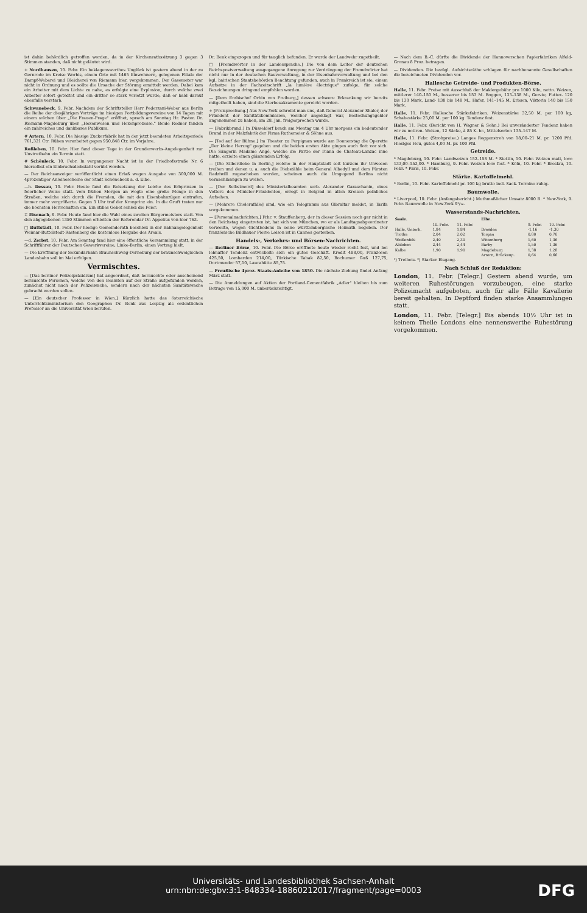ist dahin behördlich getroffen worden, da in der Kirchenrathssitzung 3 gegen 3 Stimmen standen, daß nicht geläutet wird.
+ Nordhausen, 10. Febr. Ein beklagenswerthes Unglück ist gestern abend in der zu Gernrode im Kreise Worbis, einem Orte mit 1465 Einwohnern, gelegenen Filiale der Dampf-Weberei und Bleicherei von Riemann hier, vorgekommen. Der Gasometer war nicht in Ordnung und es sollte die Ursache der Störung ermittelt werden. Dabei kam ein Arbeiter mit dem Lichte zu nahe, es erfolgte eine Explosion, durch welche zwei Arbeiter sofort getödtet und ein dritter so stark verletzt wurde, daß er bald darauf ebenfalls verstarb.
Schwanebeck, 9. Febr. Nachdem der Schriftsteller Herr Pederzani-Weber aus Berlin die Reihe der diesjährigen Vorträge im hiesigen Fortbildungsvereine von 14 Tagen mit einem solchen über „Die Frauen-Frage" eröffnet, sprach am Sonntag Hr. Pastor. Dr. Riemann-Magdeburg über „Hexenwesen und Hexenprozesse." Beide Redner fanden ein zahlreiches und dankbares Publikum.
# Artern, 10. Febr. Die hiesige Zuckerfabrik hat in der jetzt beendeten Arbeitsperiode 761,321 Ctr. Rüben verarbeitet gegen 950,848 Ctr. im Vorjahre.
Roßleben, 10. Febr. Hier fand dieser Tage in der Grunderwerbs-Angelegenheit zur Unstrutbahn ein Termin statt.
# Schönleck, 10. Febr. In vergangener Nacht ist in der Friedhofsstraße Nr. 6 hierselbst ein Einbruchsdiebstahl verübt worden.
— Der Reichsanzeiger veröffentlicht einen Erlaß wegen Ausgabe von 300,000 M. 4prozentiger Anleihescheine der Stadt Schönebeck a. d. Elbe.
—h. Dessau, 10. Febr. Heute fand die Beisetzung der Leiche des Erbprinzen in feierlicher Weise statt. Vom frühen Morgen an wogte eine große Menge in den Straßen, welche sich durch die Fremden, die mit den Eisenbahnzügen eintrafen, immer mehr vergrößerte. Gegen 3 Uhr traf der Kronprinz ein. In die Gruft traten nur die höchsten Herrschaften ein. Ein stilles Gebet schloß die Feier.
∓ Eisenach, 9. Febr. Heute fand hier die Wahl eines zweiten Bürgermeisters statt. Von den abgegebenen 1350 Stimmen erhielten der Referendar Dr. Appelius von hier 763.
□ Buttstädt, 10. Febr. Der hiesige Gemeinderath beschloß in der Bahnangelegenheit Weimar-Buttelstedt-Rastenberg die kostenlose Hergabe des Areals.
—d. Zerbst, 10. Febr. Am Sonntag fand hier eine öffentliche Versammlung statt, in der Schriftführer der Deutschen Gewerkvereine, Linke-Berlin, einen Vortrag hielt.
— Die Eröffnung der Sekundärbahn Braunschweig-Derneburg der braunschweigischen Landesbahn soll im Mai erfolgen.
Vermischtes.
— [Das berliner Polizeipräsidium] hat angeordnet, daß berauschte oder anscheinend berauschte Personen, welche von den Beamten auf der Straße aufgefunden werden, zunächst nicht nach der Polizeiwache, sondern nach der nächsten Sanitätswache gebracht werden sollen.
— [Ein deutscher Professor in Wien.] Kürzlich hatte das österreichische Unterrichtsministerium den Geographen Dr. Benk aus Leipzig als ordentlichen Professor an die Universität Wien berufen.
Dr. Benk eingezogen und für tauglich befunden. Er wurde der Landwehr zugetheilt.
□ [Fremdwörter in der Landessprache.] Die von dem Leiter der deutschen Reichspostverwaltung ausgegangene Anregung zur Verdrängung der Fremdwörter hat nicht nur in der deutschen Bauverwaltung, in der Eisenbahnverwaltung und bei den kgl. bairischen Staatsbehörden Beachtung gefunden, auch in Frankreich ist sie, einem Aufsatze in der Fachzeitschrift „la lumière électrique" zufolge, für solche Bezeichnungen dringend empfohlen worden.
— [Dem Erzbischof Orbin von Freiburg,] dessen schwere Erkrankung wir bereits mitgetheilt haben, sind die Sterbesakramente gereicht worden.
+ [Freisprechung.] Aus New-York schreibt man uns, daß General Alexander Shaler, der Präsident der Sanitätskommission, welcher angeklagt war, Bestechungsgelder angenommen zu haben, am 28. Jan. freigesprochen wurde.
— [Fabrikbrand.] In Düsseldorf brach am Montag um 4 Uhr morgens ein bedeutender Brand in der Malzfabrik der Firma Ruthemeier & Söhne aus.
— [Tod auf der Bühne.] Im Theater zu Perpignan wurde am Donnerstag die Operette „Der kleine Herzog" gegeben und die beiden ersten Akte gingen auch flott vor sich. Die Sängerin Madame Angé, welche die Partie der Diana de Chateau-Lanzac inne hatte, erzielte einen glänzenden Erfolg.
— [Die Silberdiebe in Berlin,] welche in der Hauptstadt seit kurzem ihr Unwesen treiben und denen u. a. auch die Diebstähle beim General Albedyll und dem Fürsten Radziwill zugeschoben werden, scheinen auch die Umgegend Berlins nicht vernachlässigen zu wollen.
— [Der Selbstmord] des Ministerialbeamten serb. Alexander Garaschanin, eines Vetters des Minister-Präsidenten, erregt in Belgrad in allen Kreisen peinliches Aufsehen.
— [Mehrere Cholerafälle] sind, wie ein Telegramm aus Gibraltar meldet, in Tarifa vorgekommen.
— [Personalnachrichten.] Frhr. v. Stauffenberg, der in dieser Session noch gar nicht in den Reichstag eingetreten ist, hat sich von München, wo er als Landtagsabgeordneter verweilte, wegen Gichtleidens in seine württembergische Heimath begeben. Der französische Bildhauer Pierre Loison ist in Cannes gestorben.
Handels-, Verkehrs- und Börsen-Nachrichten.
— Berliner Börse, 10. Febr. Die Börse eröffnete heute wieder recht fest, und bei lebhafter Tendenz entwickelte sich ein gutes Geschäft. Kredit 498,00, Franzosen 425,50, Lombarden 214,00, Türkische Tabak 82,50, Bochumer Guß 127,75, Dortmunder 57,10, Laurahütte 85,75.
— Preußische 4proz. Staats-Anleihe von 1850. Die nächste Ziehung findet Anfang März statt.
— Die Anmeldungen auf Aktien der Portland-Cementfabrik „Adler" bleiben bis zum Betrage von 15,000 M. unberücksichtigt.
— Nach dem B.-C. dürfte die Dividende der Hannoverschen Papierfabriken Alfeld-Gronau 8 Proz. betragen.
— Dividenden. Die bezügl. Aufsichtsräthe schlagen für nachbenannte Gesellschaften die bezeichneten Dividenden vor.
Hallesche Getreide- und Produkten-Börse.
Halle, 11. Febr. Preise mit Ausschluß der Maklergebühr pro 1000 Kilo, netto. Weizen, mittlerer 140–150 M., besserer bis 153 M. Roggen, 133–138 M., Gerste, Futter- 120 bis 130 Mark, Land- 138 bis 148 M., Hafer, 141–145 M. Erbsen, Viktoria 140 bis 150 Mark.
Halle, 11. Febr. Hallesche Stärkefabriken. Weizenstärke 32,50 M. per 100 kg, Schabestärke 25,00 M. per 100 kg. Tendenz fest.
Halle, 11. Febr. (Bericht von H. Wagner & Sohn.) Bei unveränderter Tendenz haben wir zu notiren. Weizen, 12 Säcke, à 85 K. br., Mittelsorten 135–147 M.
Halle, 11. Febr. (Strohpreise.) Langes Roggenstroh von 18,00–21 M. pr. 1200 Pfd. Hiesiges Heu, gutes 4,00 M. pr. 100 Pfd.
Getreide.
* Magdeburg, 10. Febr. Landweizen 152–158 M. * Stettin, 10. Febr. Weizen matt, loco 133,00–153,00. * Hamburg, 9. Febr. Weizen loco fest. * Köln, 10. Febr. * Breslau, 10. Febr. * Paris, 10. Febr.
Stärke. Kartoffelmehl.
* Berlin, 10. Febr. Kartoffelmehl pr. 100 kg brutto incl. Sack. Termine ruhig.
Baumwolle.
* Liverpool, 10. Febr. (Anfangsbericht.) Muthmaßlicher Umsatz 8000 B. * New-York, 9. Febr. Baumwolle in New-York 9¹/₁₆.
Wasserstands-Nachrichten.
| Saale. | | | Elbe. | | |
| --- | --- | --- | --- | --- | --- |
| | 10. Febr. | 11. Febr. | | 9. Febr. | 10. Febr. |
| Halle, Unterh. | 1,84 | 1,84 | Dresden | -1,16 | -1,30 |
| Trotha | 2,04 | 2,02 | Torgau | 0,80 | 0,70 |
| Weißenfels | 2,40 | 2,30 | Wittenberg | 1,60 | 1,36 |
| Alsleben | 2,44 | 2,44 | Barby | 1,50 | 1,36 |
| Kalbe | 1,90 | 1,90 | Magdeburg | 1,38 | 1,28 |
| | | | Artern, Brückenp. | 0,64 | 0,66 |
¹) Treibeis. ²) Starker Eisgang.
Nach Schluß der Redaktion:
London, 11. Febr. [Telegr.] Gestern abend wurde, um weiteren Ruhestörungen vorzubeugen, eine starke Polizeimacht aufgeboten, auch für alle Fälle Kavallerie bereit gehalten. In Deptford finden starke Ansammlungen statt.
London, 11. Febr. [Telegr.] Bis abends 10½ Uhr ist in keinem Theile Londons eine nennenswerthe Ruhestörung vorgekommen.
Universitäts- und Landesbibliothek Sachsen-Anhalt
urn:nbn:de:gbv:3:1-848334-18860212017/fragment/page=0003
DFG